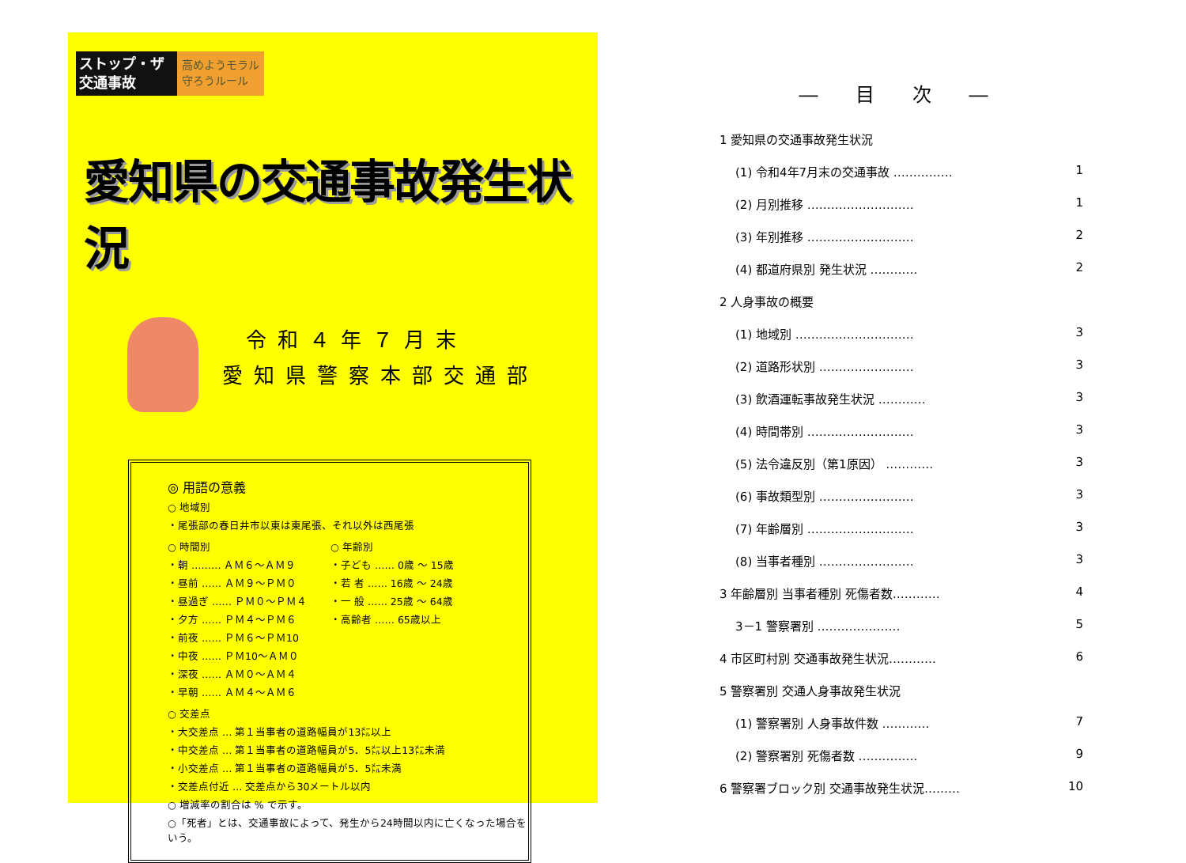ストップ・ザ 交通事故
高めようモラル 守ろうルール
愛知県の交通事故発生状況
令和４年７月末
愛知県警察本部交通部
◎ 用語の意義
○ 地域別
・尾張部の春日井市以東は東尾張、それ以外は西尾張
○ 時間別
・朝 ……… ＡＭ６～ＡＭ９
・昼前 …… ＡＭ９～ＰＭ０
・昼過ぎ …… ＰＭ０～ＰＭ４
・夕方 …… ＰＭ４～ＰＭ６
・前夜 …… ＰＭ６～ＰＭ10
・中夜 …… ＰＭ10～ＡＭ０
・深夜 …… ＡＭ０～ＡＭ４
・早朝 …… ＡＭ４～ＡＭ６
○ 年齢別
・子ども …… 0歳 ～ 15歳
・若 者 …… 16歳 ～ 24歳
・一 般 …… 25歳 ～ 64歳
・高齢者 …… 65歳以上
○ 交差点
・大交差点 … 第１当事者の道路幅員が13㍍以上
・中交差点 … 第１当事者の道路幅員が5．5㍍以上13㍍未満
・小交差点 … 第１当事者の道路幅員が5．5㍍未満
・交差点付近 … 交差点から30メートル以内
○ 増減率の割合は % で示す。
○「死者」とは、交通事故によって、発生から24時間以内に亡くなった場合をいう。
― 目 次 ―
1 愛知県の交通事故発生状況
(1) 令和4年7月末の交通事故 …………… 1
(2) 月別推移 ……………………… 1
(3) 年別推移 ……………………… 2
(4) 都道府県別 発生状況 ………… 2
2 人身事故の概要
(1) 地域別 ………………………… 3
(2) 道路形状別 …………………… 3
(3) 飲酒運転事故発生状況 ………… 3
(4) 時間帯別 ……………………… 3
(5) 法令違反別（第1原因） ………… 3
(6) 事故類型別 …………………… 3
(7) 年齢層別 ……………………… 3
(8) 当事者種別 …………………… 3
3 年齢層別 当事者種別 死傷者数………… 4
3－1 警察署別 ………………… 5
4 市区町村別 交通事故発生状況………… 6
5 警察署別 交通人身事故発生状況
(1) 警察署別 人身事故件数 ………… 7
(2) 警察署別 死傷者数 …………… 9
6 警察署ブロック別 交通事故発生状況……… 10